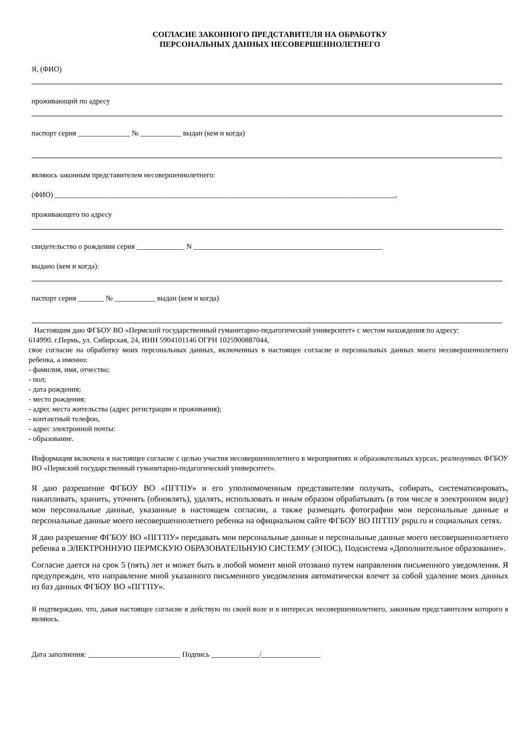СОГЛАСИЕ ЗАКОННОГО ПРЕДСТАВИТЕЛЯ НА ОБРАБОТКУ
ПЕРСОНАЛЬНЫХ ДАННЫХ НЕСОВЕРШЕННОЛЕТНЕГО
Я, (ФИО)
проживающий по адресу
паспорт серия ______________ № ___________ выдан (кем и когда)
являюсь законным представителем несовершеннолетнего:
(ФИО) ____________________________________________________________________________________________,
проживающего по адресу
свидетельство о рождении серия _____________ N ___________________________________________________
выдано (кем и когда):
паспорт серия _______ № ___________ выдан (кем и когда)
Настоящим даю ФГБОУ ВО «Пермский государственный гуманитарно-педагогический университет» с местом нахождения по адресу:
614990. г.Пермь, ул. Сибирская, 24, ИНН 5904101146 ОГРН 1025900887044,
свое согласие на обработку моих персональных данных, включенных в настоящее согласие и персональных данных моего несовершеннолетнего ребенка, а именно:
- фамилия, имя, отчество;
- пол;
- дата рождения;
- место рождения;
- адрес места жительства (адрес регистрации и проживания);
- контактный телефон,
- адрес электронной почты:
- образование.
Информация включена в настоящее согласие с целью участия несовершеннолетнего в мероприятиях и образовательных курсах, реализуемых ФГБОУ ВО «Пермский государственный гуманитарно-педагогический университет».
Я даю разрешение ФГБОУ ВО «ПГГПУ» и его уполномоченным представителям получать, собирать, систематизировать, накапливать, хранить, уточнять (обновлять), удалять, использовать и иным образом обрабатывать (в том числе в электронном виде) мои персональные данные, указанные в настоящем согласии, а также размещать фотографии мои персональные данные и персональные данные моего несовершеннолетнего ребенка на официальном сайте ФГБОУ ВО ПГГПУ pspu.ru и социальных сетях.
Я даю разрешение ФГБОУ ВО «ПГГПУ» передавать мои персональные данные и персональные данные моего несовершеннолетнего ребенка в ЭЛЕКТРОННУЮ ПЕРМСКУЮ ОБРАЗОВАТЕЛЬНУЮ СИСТЕМУ (ЭПОС), Подсистема «Дополнительное образование».
Согласие дается на срок 5 (пять) лет и может быть в любой момент мной отозвано путем направления письменного уведомления. Я предупрежден, что направление мной указанного письменного уведомления автоматически влечет за собой удаление моих данных из баз данных ФГБОУ ВО «ПГГПУ».
Я подтверждаю, что, давая настоящее согласие я действую по своей воле и в интересах несовершеннолетнего, законным представителем которого я являюсь.
Дата заполнения: _________________________ Подпись _____________/________________